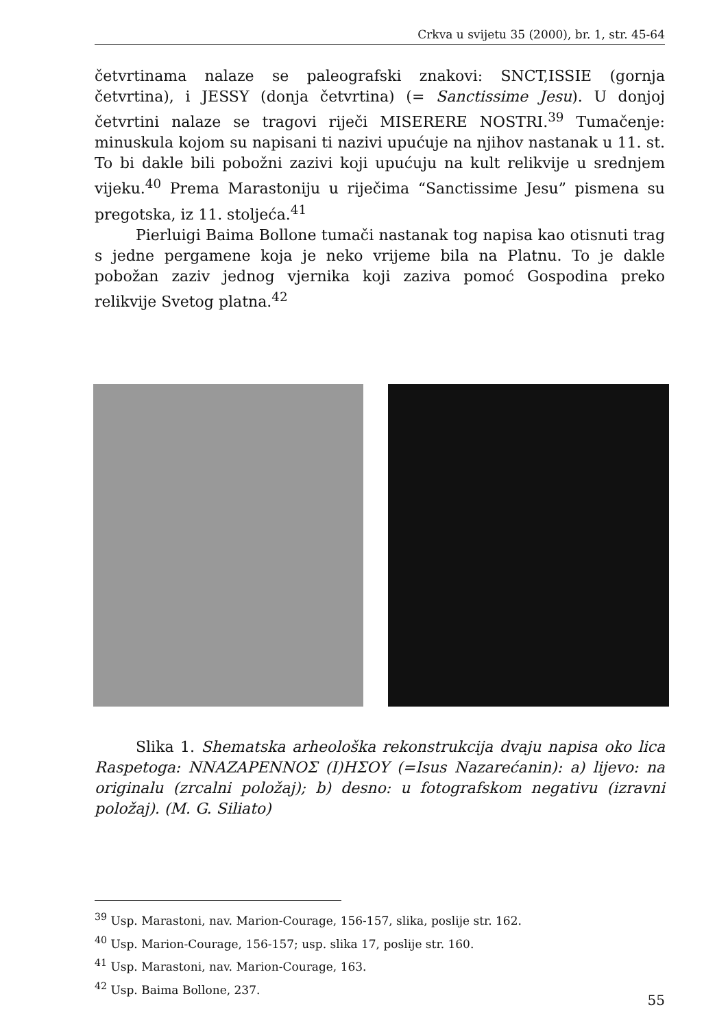Crkva u svijetu 35 (2000), br. 1, str. 45-64
četvrtinama nalaze se paleografski znakovi: SNCT,ISSIE (gornja četvrtina), i JESSY (donja četvrtina) (= Sanctissime Jesu). U donjoj četvrtini nalaze se tragovi riječi MISERERE NOSTRI.<sup>39</sup> Tumačenje: minuskula kojom su napisani ti nazivi upućuje na njihov nastanak u 11. st. To bi dakle bili pobožni zazivi koji upućuju na kult relikvije u srednjem vijeku.<sup>40</sup> Prema Marastoniju u riječima “Sanctissime Jesu” pismena su pregotska, iz 11. stoljeća.<sup>41</sup>
Pierluigi Baima Bollone tumači nastanak tog napisa kao otisnuti trag s jedne pergamene koja je neko vrijeme bila na Platnu. To je dakle pobožan zaziv jednog vjernika koji zaziva pomoć Gospodina preko relikvije Svetog platna.<sup>42</sup>
Slika 1. Shematska arheološka rekonstrukcija dvaju napisa oko lica Raspetoga: NNAZAPENNOΣ (I)HΣOY (=Isus Nazarećanin): a) lijevo: na originalu (zrcalni položaj); b) desno: u fotografskom negativu (izravni položaj). (M. G. Siliato)
<sup>39</sup> Usp. Marastoni, nav. Marion-Courage, 156-157, slika, poslije str. 162.
<sup>40</sup> Usp. Marion-Courage, 156-157; usp. slika 17, poslije str. 160.
<sup>41</sup> Usp. Marastoni, nav. Marion-Courage, 163.
<sup>42</sup> Usp. Baima Bollone, 237.
55